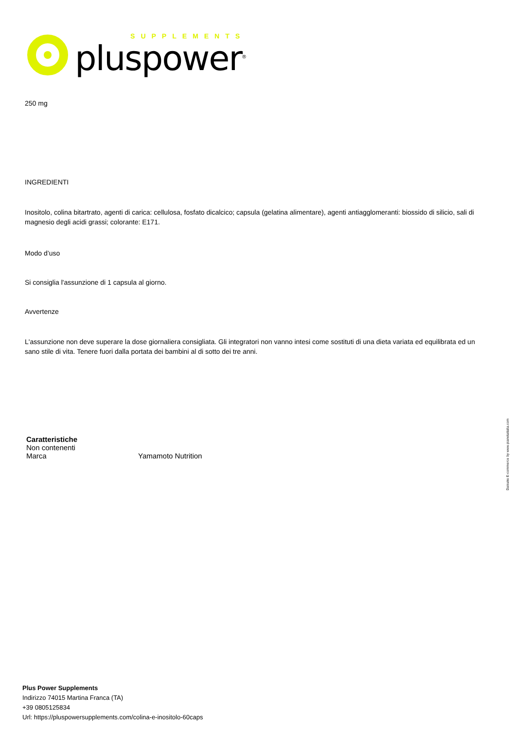SUPPLEMENTS
pluspower<sup>®</sup>
250 mg
INGREDIENTI
Inositolo, colina bitartrato, agenti di carica: cellulosa, fosfato dicalcico; capsula (gelatina alimentare), agenti antiagglomeranti: biossido di silicio, sali di magnesio degli acidi grassi; colorante: E171.
Modo d’uso
Si consiglia l'assunzione di 1 capsula al giorno.
Avvertenze
L'assunzione non deve superare la dose giornaliera consigliata. Gli integratori non vanno intesi come sostituti di una dieta variata ed equilibrata ed un sano stile di vita. Tenere fuori dalla portata dei bambini al di sotto dei tre anni.
Daisuke E-commerce by www.pianetaitalia.com
| Caratteristiche | |
| --- | --- |
| Non contenenti | |
| Marca | Yamamoto Nutrition |
Plus Power Supplements
Indirizzo 74015 Martina Franca (TA)
+39 0805125834
Url: https://pluspowersupplements.com/colina-e-inositolo-60caps